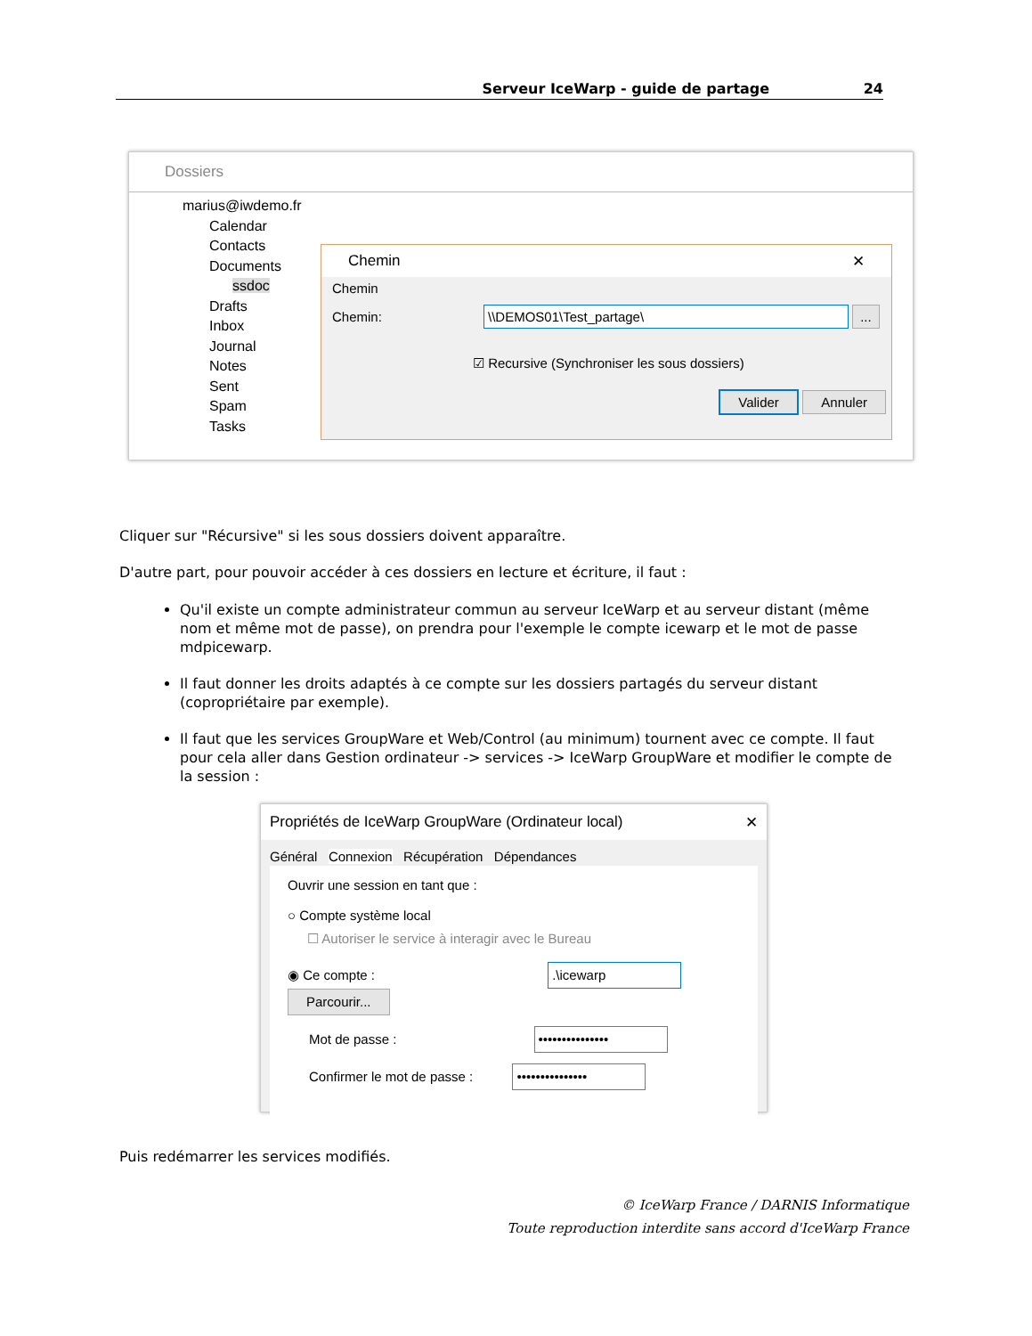Serveur IceWarp - guide de partage 24
Dossiers
marius@iwdemo.fr
Calendar
Contacts
Documents
ssdoc
Drafts
Inbox
Journal
Notes
Sent
Spam
Tasks
Chemin ✕
Chemin
Chemin: \\DEMOS01\Test_partage\ ...
☑ Recursive (Synchroniser les sous dossiers)
Valider Annuler
Cliquer sur "Récursive" si les sous dossiers doivent apparaître.
D'autre part, pour pouvoir accéder à ces dossiers en lecture et écriture, il faut :
Qu'il existe un compte administrateur commun au serveur IceWarp et au serveur distant (même nom et même mot de passe), on prendra pour l'exemple le compte icewarp et le mot de passe mdpicewarp.
Il faut donner les droits adaptés à ce compte sur les dossiers partagés du serveur distant (copropriétaire par exemple).
Il faut que les services GroupWare et Web/Control (au minimum) tournent avec ce compte. Il faut pour cela aller dans Gestion ordinateur -> services -> IceWarp GroupWare et modifier le compte de la session :
Propriétés de IceWarp GroupWare (Ordinateur local) ✕
Général Connexion Récupération Dépendances
Ouvrir une session en tant que :
○ Compte système local
☐ Autoriser le service à interagir avec le Bureau
◉ Ce compte : .\icewarp Parcourir...
Mot de passe : •••••••••••••••
Confirmer le mot de passe : •••••••••••••••
Puis redémarrer les services modifiés.
© IceWarp France / DARNIS Informatique
Toute reproduction interdite sans accord d'IceWarp France